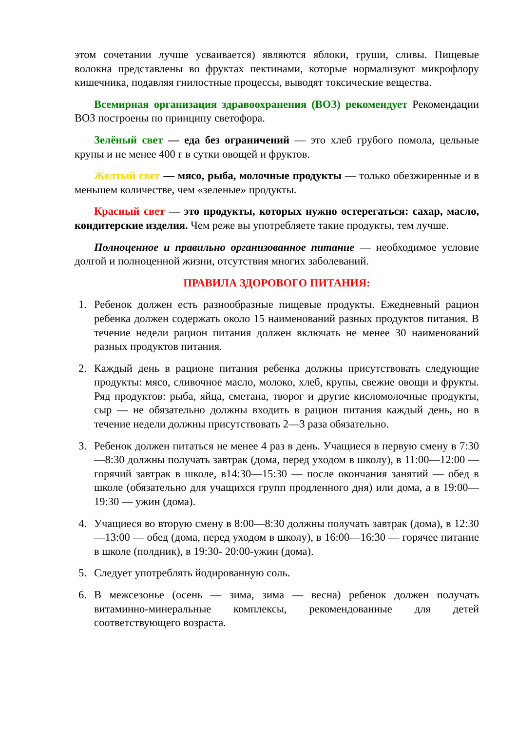этом сочетании лучше усваивается) являются яблоки, груши, сливы. Пищевые волокна представлены во фруктах пектинами, которые нормализуют микрофлору кишечника, подавляя гнилостные процессы, выводят токсические вещества.
Всемирная организация здравоохранения (ВОЗ) рекомендует Рекомендации ВОЗ построены по принципу светофора.
Зелёный свет — еда без ограничений — это хлеб грубого помола, цельные крупы и не менее 400 г в сутки овощей и фруктов.
Желтый свет — мясо, рыба, молочные продукты — только обезжиренные и в меньшем количестве, чем «зеленые» продукты.
Красный свет — это продукты, которых нужно остерегаться: сахар, масло, кондитерские изделия. Чем реже вы употребляете такие продукты, тем лучше.
Полноценное и правильно организованное питание — необходимое условие долгой и полноценной жизни, отсутствия многих заболеваний.
ПРАВИЛА ЗДОРОВОГО ПИТАНИЯ:
1. Ребенок должен есть разнообразные пищевые продукты. Ежедневный рацион ребенка должен содержать около 15 наименований разных продуктов питания. В течение недели рацион питания должен включать не менее 30 наименований разных продуктов питания.
2. Каждый день в рационе питания ребенка должны присутствовать следующие продукты: мясо, сливочное масло, молоко, хлеб, крупы, свежие овощи и фрукты. Ряд продуктов: рыба, яйца, сметана, творог и другие кисломолочные продукты, сыр — не обязательно должны входить в рацион питания каждый день, но в течение недели должны присутствовать 2—3 раза обязательно.
3. Ребенок должен питаться не менее 4 раз в день. Учащиеся в первую смену в 7:30—8:30 должны получать завтрак (дома, перед уходом в школу), в 11:00—12:00 — горячий завтрак в школе, в14:30—15:30 — после окончания занятий — обед в школе (обязательно для учащихся групп продленного дня) или дома, а в 19:00—19:30 — ужин (дома).
4. Учащиеся во вторую смену в 8:00—8:30 должны получать завтрак (дома), в 12:30—13:00 — обед (дома, перед уходом в школу), в 16:00—16:30 — горячее питание в школе (полдник), в 19:30- 20:00-ужин (дома).
5. Следует употреблять йодированную соль.
6. В межсезонье (осень — зима, зима — весна) ребенок должен получать витаминно-минеральные комплексы, рекомендованные для детей соответствующего возраста.